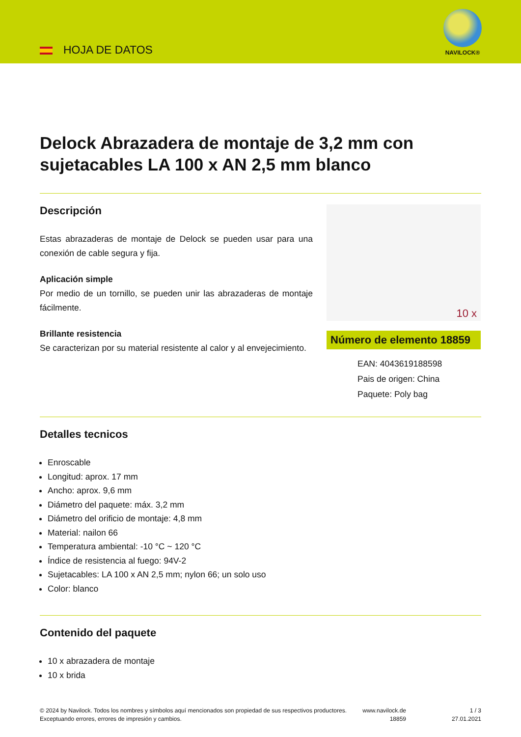HOJA DE DATOS
NAVILOCK®
Delock Abrazadera de montaje de 3,2 mm con sujetacables LA 100 x AN 2,5 mm blanco
Descripción
Estas abrazaderas de montaje de Delock se pueden usar para una conexión de cable segura y fija.
Aplicación simple
Por medio de un tornillo, se pueden unir las abrazaderas de montaje fácilmente.
Brillante resistencia
Se caracterizan por su material resistente al calor y al envejecimiento.
10 x
Número de elemento 18859
EAN: 4043619188598
Pais de origen: China
Paquete: Poly bag
Detalles tecnicos
Enroscable
Longitud: aprox. 17 mm
Ancho: aprox. 9,6 mm
Diámetro del paquete: máx. 3,2 mm
Diámetro del orificio de montaje: 4,8 mm
Material: nailon 66
Temperatura ambiental: -10 °C ~ 120 °C
Índice de resistencia al fuego: 94V-2
Sujetacables: LA 100 x AN 2,5 mm; nylon 66; un solo uso
Color: blanco
Contenido del paquete
10 x abrazadera de montaje
10 x brida
© 2024 by Navilock. Todos los nombres y símbolos aquí mencionados son propiedad de sus respectivos productores. Exceptuando errores, errores de impresión y cambios.
www.navilock.de
18859
1 / 3
27.01.2021